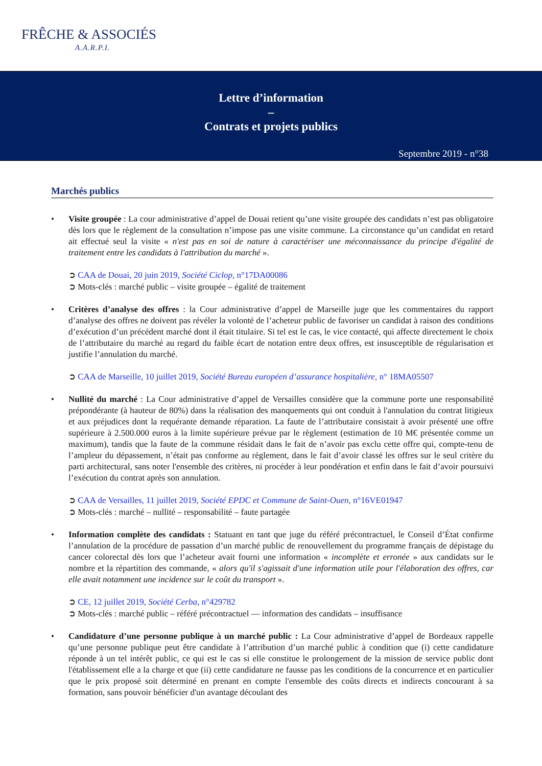FRÊCHE & ASSOCIÉS
A.A.R.P.I.
Lettre d’information
–
Contrats et projets publics
Septembre 2019 - n°38
Marchés publics
• Visite groupée : La cour administrative d’appel de Douai retient qu’une visite groupée des candidats n’est pas obligatoire dès lors que le règlement de la consultation n’impose pas une visite commune. La circonstance qu’un candidat en retard ait effectué seul la visite « n'est pas en soi de nature à caractériser une méconnaissance du principe d'égalité de traitement entre les candidats à l'attribution du marché ».
➲ CAA de Douai, 20 juin 2019, Société Ciclop, n°17DA00086
➲ Mots-clés : marché public – visite groupée – égalité de traitement
• Critères d’analyse des offres : la Cour administrative d’appel de Marseille juge que les commentaires du rapport d’analyse des offres ne doivent pas révéler la volonté de l’acheteur public de favoriser un candidat à raison des conditions d’exécution d’un précédent marché dont il était titulaire. Si tel est le cas, le vice contacté, qui affecte directement le choix de l’attributaire du marché au regard du faible écart de notation entre deux offres, est insusceptible de régularisation et justifie l’annulation du marché.
➲ CAA de Marseille, 10 juillet 2019, Société Bureau européen d’assurance hospitalière, n° 18MA05507
• Nullité du marché : La Cour administrative d’appel de Versailles considère que la commune porte une responsabilité prépondérante (à hauteur de 80%) dans la réalisation des manquements qui ont conduit à l'annulation du contrat litigieux et aux préjudices dont la requérante demande réparation. La faute de l’attributaire consistait à avoir présenté une offre supérieure à 2.500.000 euros à la limite supérieure prévue par le règlement (estimation de 10 M€ présentée comme un maximum), tandis que la faute de la commune résidait dans le fait de n’avoir pas exclu cette offre qui, compte-tenu de l’ampleur du dépassement, n’était pas conforme au règlement, dans le fait d’avoir classé les offres sur le seul critère du parti architectural, sans noter l'ensemble des critères, ni procéder à leur pondération et enfin dans le fait d’avoir poursuivi l’exécution du contrat après son annulation.
➲ CAA de Versailles, 11 juillet 2019, Société EPDC et Commune de Saint-Ouen, n°16VE01947
➲ Mots-clés : marché – nullité – responsabilité – faute partagée
• Information complète des candidats : Statuant en tant que juge du référé précontractuel, le Conseil d’État confirme l’annulation de la procédure de passation d’un marché public de renouvellement du programme français de dépistage du cancer colorectal dès lors que l’acheteur avait fourni une information « incomplète et erronée » aux candidats sur le nombre et la répartition des commande, « alors qu'il s'agissait d'une information utile pour l'élaboration des offres, car elle avait notamment une incidence sur le coût du transport ».
➲ CE, 12 juillet 2019, Société Cerba, n°429782
➲ Mots-clés : marché public – référé précontractuel — information des candidats – insuffisance
• Candidature d’une personne publique à un marché public : La Cour administrative d’appel de Bordeaux rappelle qu’une personne publique peut être candidate à l’attribution d’un marché public à condition que (i) cette candidature réponde à un tel intérêt public, ce qui est le cas si elle constitue le prolongement de la mission de service public dont l'établissement elle a la charge et que (ii) cette candidature ne fausse pas les conditions de la concurrence et en particulier que le prix proposé soit déterminé en prenant en compte l'ensemble des coûts directs et indirects concourant à sa formation, sans pouvoir bénéficier d'un avantage découlant des